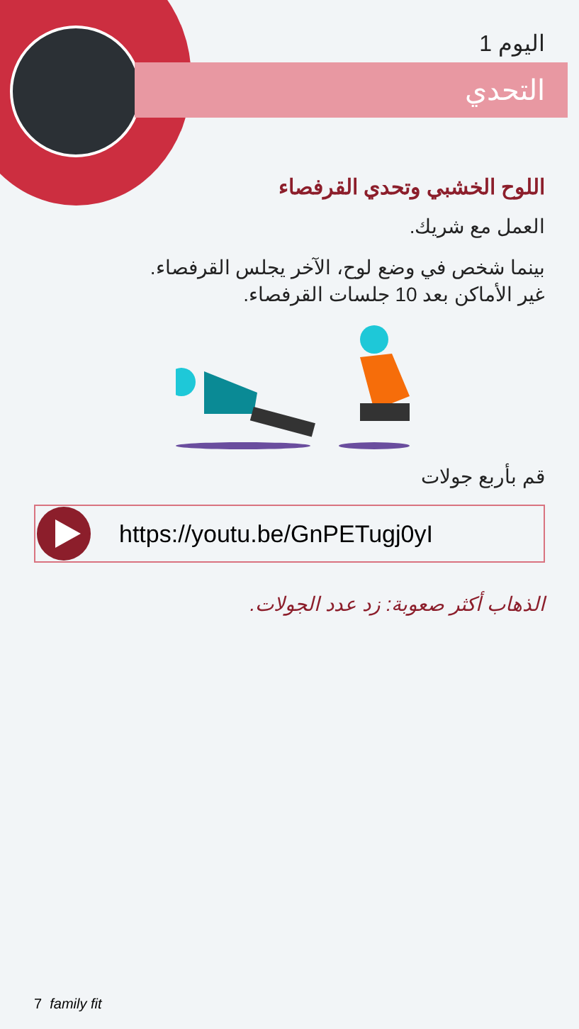اليوم 1
التحدي
اللوح الخشبي وتحدي القرفصاء
العمل مع شريك.
بينما شخص في وضع لوح، الآخر يجلس القرفصاء.
غير الأماكن بعد 10 جلسات القرفصاء.
قم بأربع جولات
https://youtu.be/GnPETugj0yI
الذهاب أكثر صعوبة: زد عدد الجولات.
7 family fit